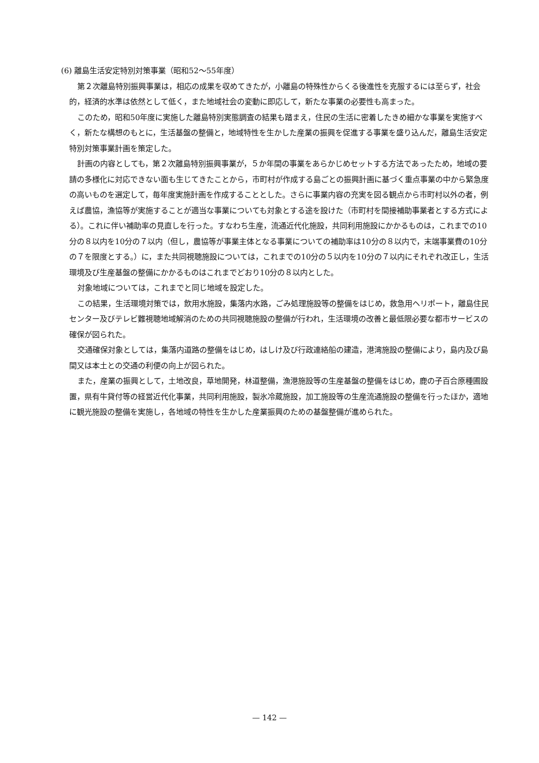(6) 離島生活安定特別対策事業（昭和52〜55年度）
第２次離島特別振興事業は，相応の成果を収めてきたが，小離島の特殊性からくる後進性を克服するには至らず，社会的，経済的水準は依然として低く，また地域社会の変動に即応して，新たな事業の必要性も高まった。
このため，昭和50年度に実施した離島特別実態調査の結果も踏まえ，住民の生活に密着したきめ細かな事業を実施すべく，新たな構想のもとに，生活基盤の整備と，地域特性を生かした産業の振興を促進する事業を盛り込んだ，離島生活安定特別対策事業計画を策定した。
計画の内容としても，第２次離島特別振興事業が，５か年間の事業をあらかじめセットする方法であったため，地域の要請の多様化に対応できない面も生じてきたことから，市町村が作成する島ごとの振興計画に基づく重点事業の中から緊急度の高いものを選定して，毎年度実施計画を作成することとした。さらに事業内容の充実を図る観点から市町村以外の者，例えば農協，漁協等が実施することが適当な事業についても対象とする途を設けた（市町村を間接補助事業者とする方式による）。これに伴い補助率の見直しを行った。すなわち生産，流通近代化施設，共同利用施設にかかるものは，これまでの10分の８以内を10分の７以内（但し，農協等が事業主体となる事業についての補助率は10分の８以内で，末端事業費の10分の７を限度とする。）に，また共同視聴施設については，これまでの10分の５以内を10分の７以内にそれぞれ改正し，生活環境及び生産基盤の整備にかかるものはこれまでどおり10分の８以内とした。
対象地域については，これまでと同じ地域を設定した。
この結果，生活環境対策では，飲用水施設，集落内水路，ごみ処理施設等の整備をはじめ，救急用ヘリポート，離島住民センター及びテレビ難視聴地域解消のための共同視聴施設の整備が行われ，生活環境の改善と最低限必要な都市サービスの確保が図られた。
交通確保対象としては，集落内道路の整備をはじめ，はしけ及び行政連絡船の建造，港湾施設の整備により，島内及び島間又は本土との交通の利便の向上が図られた。
また，産業の振興として，土地改良，草地開発，林道整備，漁港施設等の生産基盤の整備をはじめ，鹿の子百合原種圃設置，県有牛貸付等の経営近代化事業，共同利用施設，製氷冷蔵施設，加工施設等の生産流通施設の整備を行ったほか，適地に観光施設の整備を実施し，各地域の特性を生かした産業振興のための基盤整備が進められた。
— 142 —